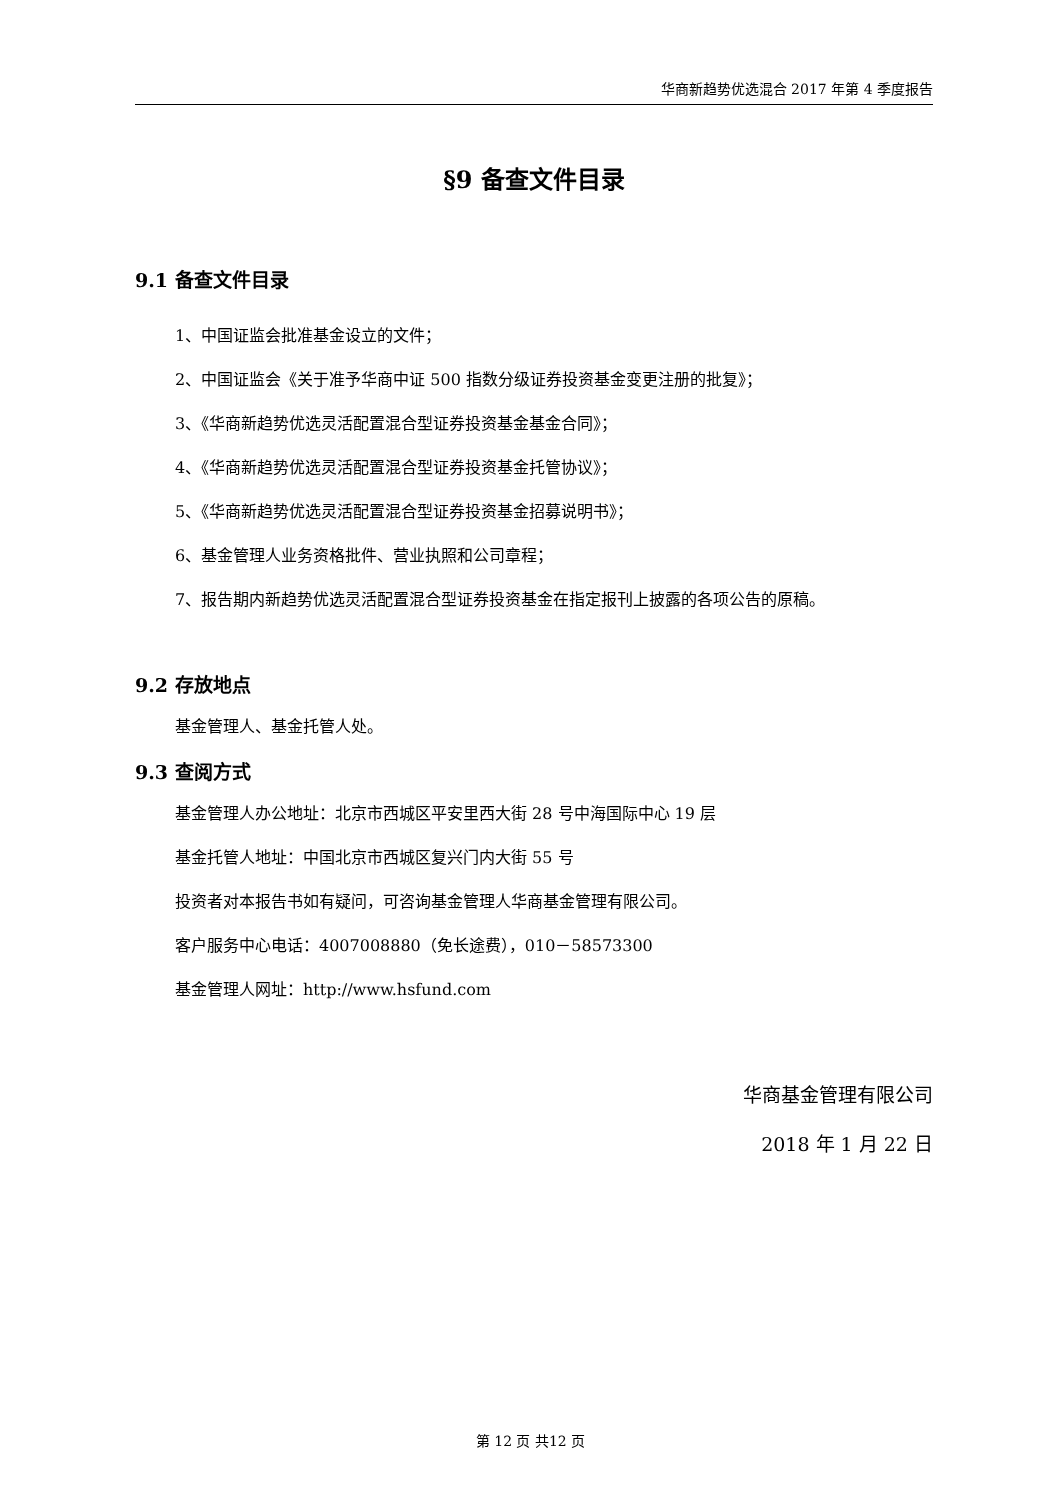华商新趋势优选混合 2017 年第 4 季度报告
§9 备查文件目录
9.1 备查文件目录
1、中国证监会批准基金设立的文件；
2、中国证监会《关于准予华商中证 500 指数分级证券投资基金变更注册的批复》；
3、《华商新趋势优选灵活配置混合型证券投资基金基金合同》；
4、《华商新趋势优选灵活配置混合型证券投资基金托管协议》；
5、《华商新趋势优选灵活配置混合型证券投资基金招募说明书》；
6、基金管理人业务资格批件、营业执照和公司章程；
7、报告期内新趋势优选灵活配置混合型证券投资基金在指定报刊上披露的各项公告的原稿。
9.2 存放地点
基金管理人、基金托管人处。
9.3 查阅方式
基金管理人办公地址：北京市西城区平安里西大街 28 号中海国际中心 19 层
基金托管人地址：中国北京市西城区复兴门内大街 55 号
投资者对本报告书如有疑问，可咨询基金管理人华商基金管理有限公司。
客户服务中心电话：4007008880（免长途费），010－58573300
基金管理人网址：http://www.hsfund.com
华商基金管理有限公司
2018 年 1 月 22 日
第 12 页 共12 页